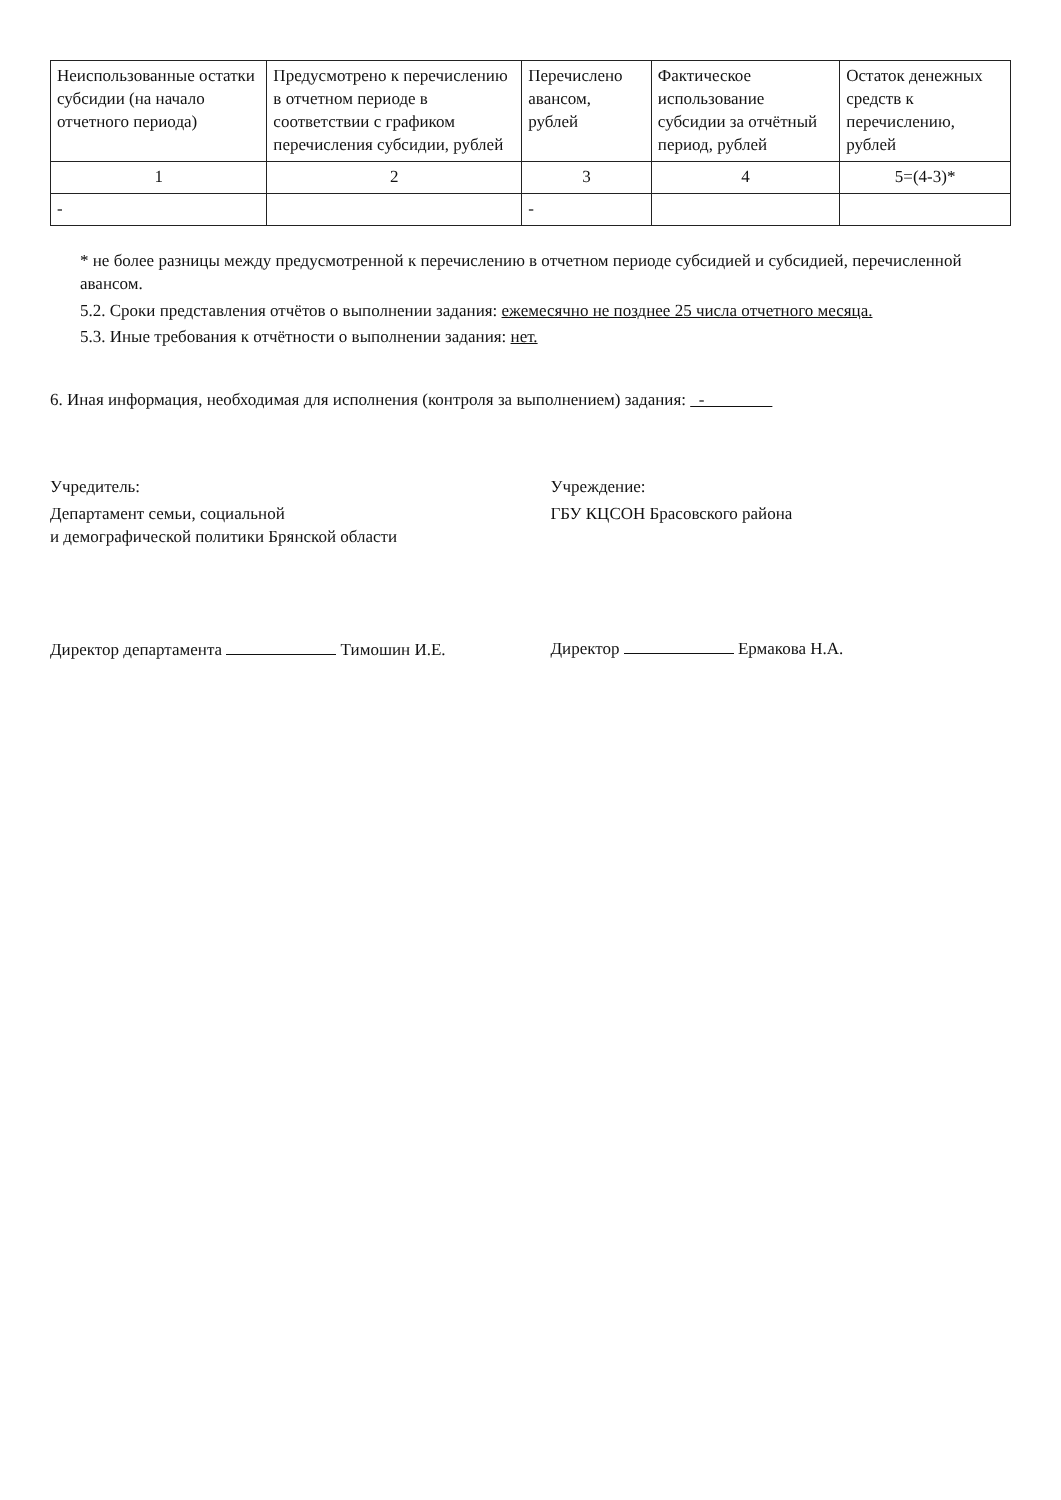| Неиспользованные остатки субсидии (на начало отчетного периода) | Предусмотрено к перечислению в отчетном периоде в соответствии с графиком перечисления субсидии, рублей | Перечислено авансом, рублей | Фактическое использование субсидии за отчётный период, рублей | Остаток денежных средств к перечислению, рублей |
| --- | --- | --- | --- | --- |
| 1 | 2 | 3 | 4 | 5=(4-3)* |
| - | | - | | |
* не более разницы между предусмотренной к перечислению в отчетном периоде субсидией и субсидией, перечисленной авансом.
5.2. Сроки представления отчётов о выполнении задания: ежемесячно не позднее 25 числа отчетного месяца.
5.3. Иные требования к отчётности о выполнении задания: нет.
6. Иная информация, необходимая для исполнения (контроля за выполнением) задания: -
Учредитель:
Департамент семьи, социальной
и демографической политики Брянской области
Директор департамента Тимошин И.Е.
Учреждение:
ГБУ КЦСОН Брасовского района
Директор Ермакова Н.А.